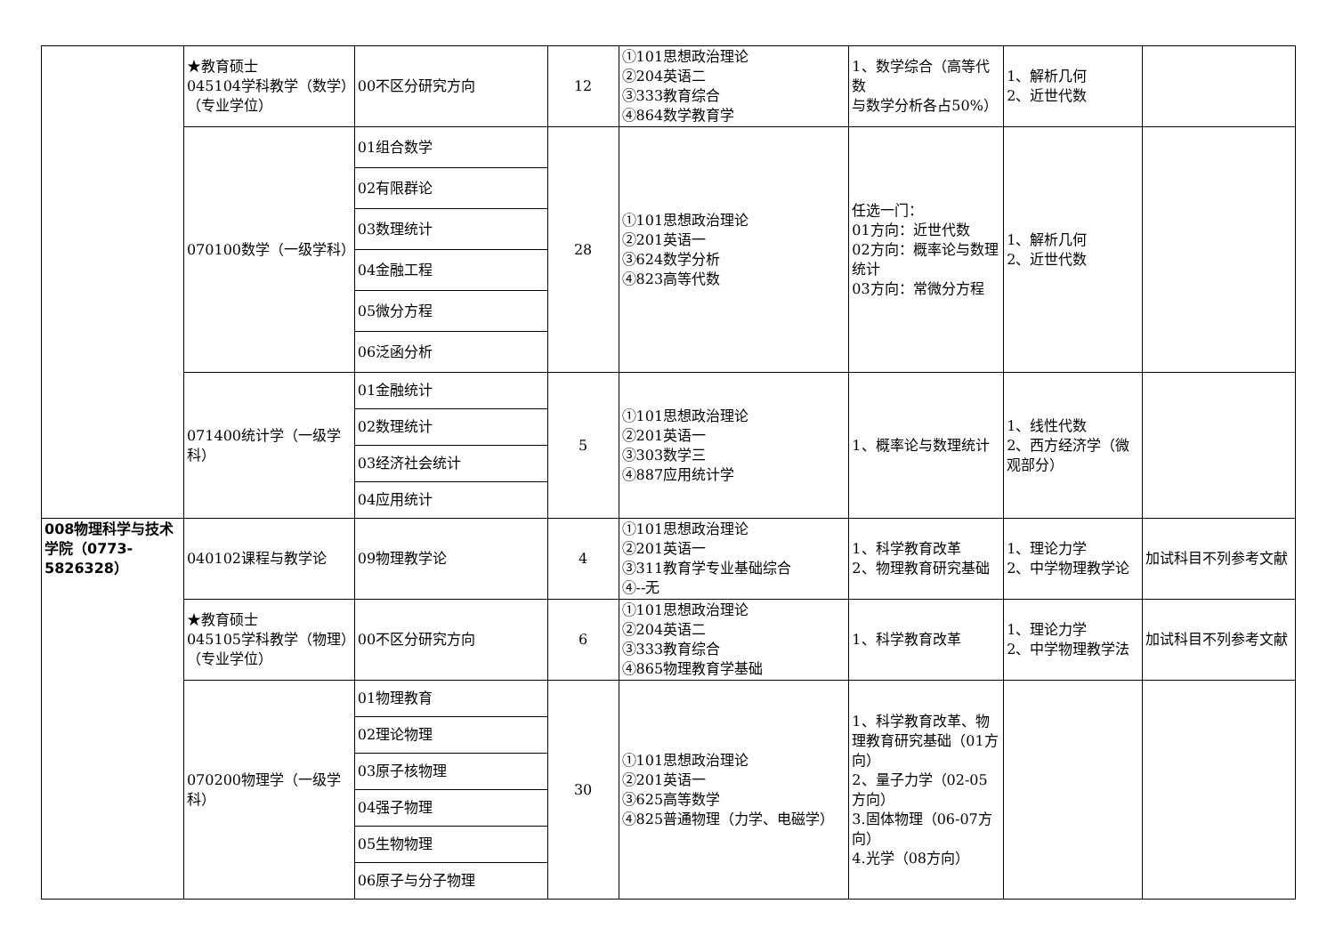| | ★教育硕士 045104学科教学（数学）（专业学位） | 00不区分研究方向 | 12 | ①101思想政治理论 ②204英语二 ③333教育综合 ④864数学教育学 | 1、数学综合（高等代数 与数学分析各占50%） | 1、解析几何 2、近世代数 | |
| | 070100数学（一级学科） | 01组合数学 | 28 | ①101思想政治理论 ②201英语一 ③624数学分析 ④823高等代数 | 任选一门： 01方向：近世代数 02方向：概率论与数理统计 03方向：常微分方程 | 1、解析几何 2、近世代数 | |
| | | 02有限群论 | | | | | |
| | | 03数理统计 | | | | | |
| | | 04金融工程 | | | | | |
| | | 05微分方程 | | | | | |
| | | 06泛函分析 | | | | | |
| | 071400统计学（一级学科） | 01金融统计 | 5 | ①101思想政治理论 ②201英语一 ③303数学三 ④887应用统计学 | 1、概率论与数理统计 | 1、线性代数 2、西方经济学（微观部分） | |
| | | 02数理统计 | | | | | |
| | | 03经济社会统计 | | | | | |
| | | 04应用统计 | | | | | |
| 008物理科学与技术学院（0773-5826328） | 040102课程与教学论 | 09物理教学论 | 4 | ①101思想政治理论 ②201英语一 ③311教育学专业基础综合 ④--无 | 1、科学教育改革 2、物理教育研究基础 | 1、理论力学 2、中学物理教学论 | 加试科目不列参考文献 |
| | ★教育硕士 045105学科教学（物理）（专业学位） | 00不区分研究方向 | 6 | ①101思想政治理论 ②204英语二 ③333教育综合 ④865物理教育学基础 | 1、科学教育改革 | 1、理论力学 2、中学物理教学法 | 加试科目不列参考文献 |
| | 070200物理学（一级学科） | 01物理教育 | 30 | ①101思想政治理论 ②201英语一 ③625高等数学 ④825普通物理（力学、电磁学） | 1、科学教育改革、物理教育研究基础（01方向） 2、量子力学（02-05方向） 3.固体物理（06-07方向） 4.光学（08方向） | | |
| | | 02理论物理 | | | | | |
| | | 03原子核物理 | | | | | |
| | | 04强子物理 | | | | | |
| | | 05生物物理 | | | | | |
| | | 06原子与分子物理 | | | | | |